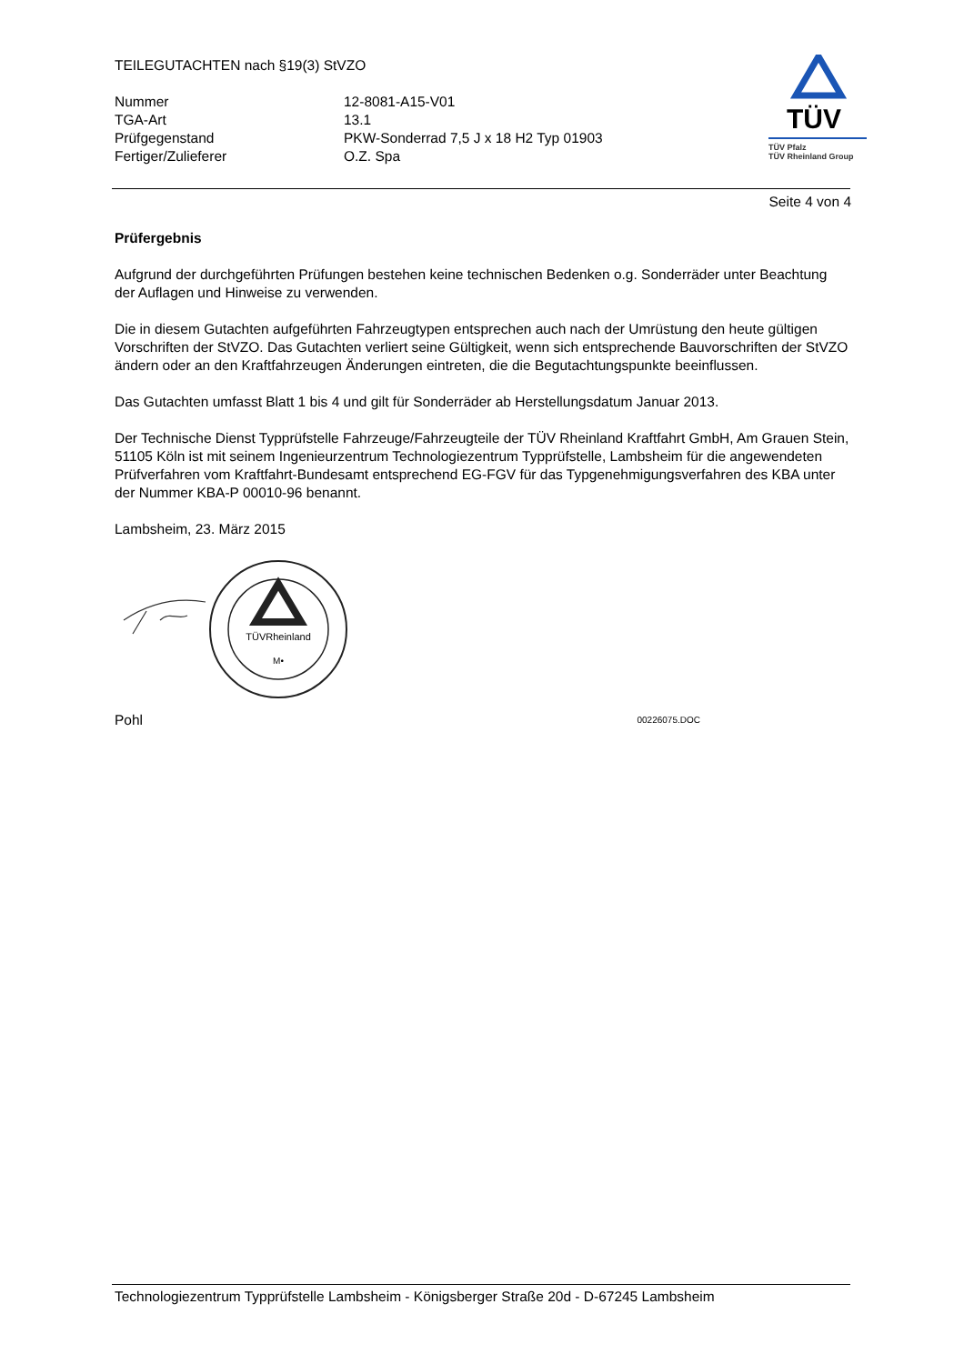TEILEGUTACHTEN nach §19(3) StVZO
| Nummer | 12-8081-A15-V01 |
| TGA-Art | 13.1 |
| Prüfgegenstand | PKW-Sonderrad 7,5 J x 18 H2 Typ 01903 |
| Fertiger/Zulieferer | O.Z. Spa |
TÜV
TÜV Pfalz
TÜV Rheinland Group
Seite 4 von 4
Prüfergebnis
Aufgrund der durchgeführten Prüfungen bestehen keine technischen Bedenken o.g. Sonderräder unter Beachtung der Auflagen und Hinweise zu verwenden.
Die in diesem Gutachten aufgeführten Fahrzeugtypen entsprechen auch nach der Umrüstung den heute gültigen Vorschriften der StVZO. Das Gutachten verliert seine Gültigkeit, wenn sich entsprechende Bauvorschriften der StVZO ändern oder an den Kraftfahrzeugen Änderungen eintreten, die die Begutachtungspunkte beeinflussen.
Das Gutachten umfasst Blatt 1 bis 4 und gilt für Sonderräder ab Herstellungsdatum Januar 2013.
Der Technische Dienst Typprüfstelle Fahrzeuge/Fahrzeugteile der TÜV Rheinland Kraftfahrt GmbH, Am Grauen Stein, 51105 Köln ist mit seinem Ingenieurzentrum Technologiezentrum Typprüfstelle, Lambsheim für die angewendeten Prüfverfahren vom Kraftfahrt-Bundesamt entsprechend EG-FGV für das Typgenehmigungsverfahren des KBA unter der Nummer KBA-P 00010-96 benannt.
Lambsheim, 23. März 2015
TÜVRheinland
M•
Pohl 00226075.DOC
Technologiezentrum Typprüfstelle Lambsheim - Königsberger Straße 20d - D-67245 Lambsheim